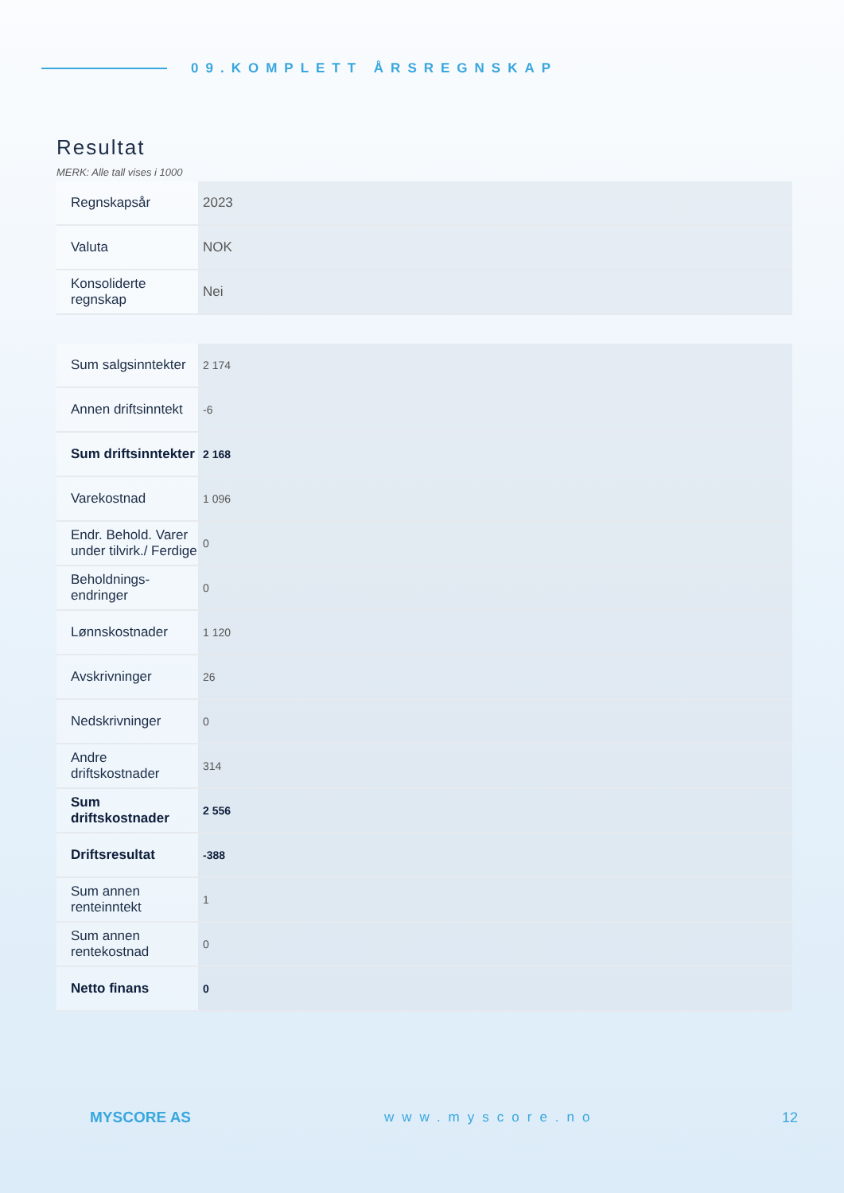09.KOMPLETT ÅRSREGNSKAP
Resultat
MERK: Alle tall vises i 1000
| Regnskapsår | 2023 |
| Valuta | NOK |
| Konsoliderte regnskap | Nei |
| Sum salgsinntekter | 2 174 |
| Annen driftsinntekt | -6 |
| Sum driftsinntekter | 2 168 |
| Varekostnad | 1 096 |
| Endr. Behold. Varer under tilvirk./ Ferdige | 0 |
| Beholdnings-endringer | 0 |
| Lønnskostnader | 1 120 |
| Avskrivninger | 26 |
| Nedskrivninger | 0 |
| Andre driftskostnader | 314 |
| Sum driftskostnader | 2 556 |
| Driftsresultat | -388 |
| Sum annen renteinntekt | 1 |
| Sum annen rentekostnad | 0 |
| Netto finans | 0 |
MYSCORE AS www.myscore.no 12